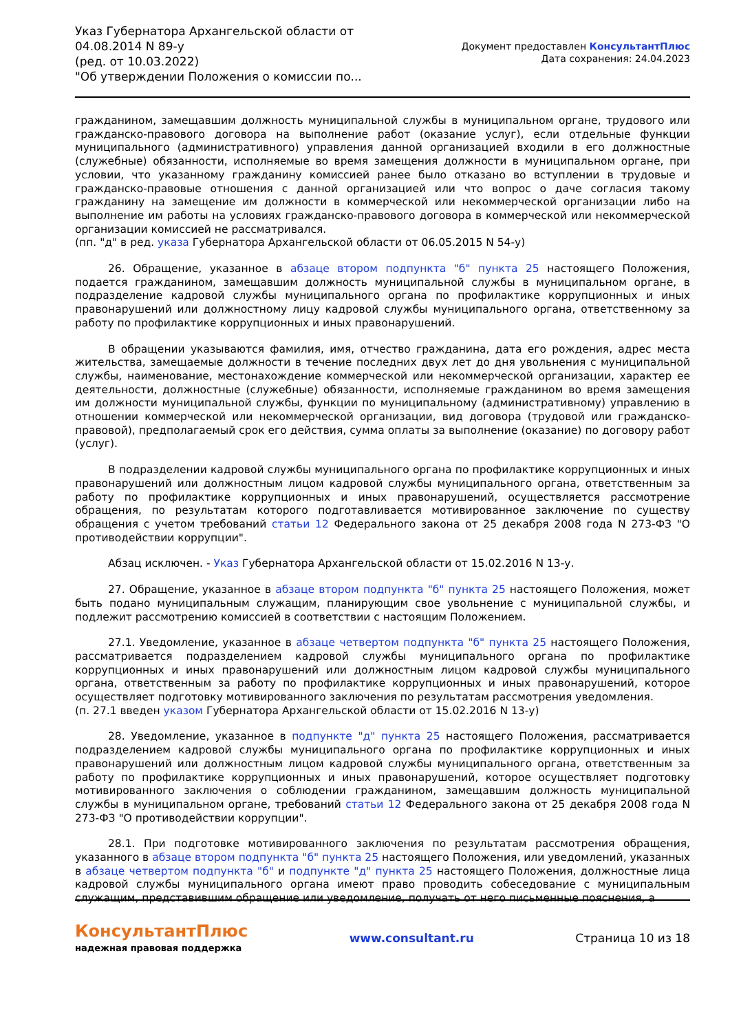Указ Губернатора Архангельской области от 04.08.2014 N 89-у
(ред. от 10.03.2022)
"Об утверждении Положения о комиссии по...
Документ предоставлен КонсультантПлюс
Дата сохранения: 24.04.2023
гражданином, замещавшим должность муниципальной службы в муниципальном органе, трудового или гражданско-правового договора на выполнение работ (оказание услуг), если отдельные функции муниципального (административного) управления данной организацией входили в его должностные (служебные) обязанности, исполняемые во время замещения должности в муниципальном органе, при условии, что указанному гражданину комиссией ранее было отказано во вступлении в трудовые и гражданско-правовые отношения с данной организацией или что вопрос о даче согласия такому гражданину на замещение им должности в коммерческой или некоммерческой организации либо на выполнение им работы на условиях гражданско-правового договора в коммерческой или некоммерческой организации комиссией не рассматривался.
(пп. "д" в ред. указа Губернатора Архангельской области от 06.05.2015 N 54-у)
26. Обращение, указанное в абзаце втором подпункта "б" пункта 25 настоящего Положения, подается гражданином, замещавшим должность муниципальной службы в муниципальном органе, в подразделение кадровой службы муниципального органа по профилактике коррупционных и иных правонарушений или должностному лицу кадровой службы муниципального органа, ответственному за работу по профилактике коррупционных и иных правонарушений.
В обращении указываются фамилия, имя, отчество гражданина, дата его рождения, адрес места жительства, замещаемые должности в течение последних двух лет до дня увольнения с муниципальной службы, наименование, местонахождение коммерческой или некоммерческой организации, характер ее деятельности, должностные (служебные) обязанности, исполняемые гражданином во время замещения им должности муниципальной службы, функции по муниципальному (административному) управлению в отношении коммерческой или некоммерческой организации, вид договора (трудовой или гражданско-правовой), предполагаемый срок его действия, сумма оплаты за выполнение (оказание) по договору работ (услуг).
В подразделении кадровой службы муниципального органа по профилактике коррупционных и иных правонарушений или должностным лицом кадровой службы муниципального органа, ответственным за работу по профилактике коррупционных и иных правонарушений, осуществляется рассмотрение обращения, по результатам которого подготавливается мотивированное заключение по существу обращения с учетом требований статьи 12 Федерального закона от 25 декабря 2008 года N 273-ФЗ "О противодействии коррупции".
Абзац исключен. - Указ Губернатора Архангельской области от 15.02.2016 N 13-у.
27. Обращение, указанное в абзаце втором подпункта "б" пункта 25 настоящего Положения, может быть подано муниципальным служащим, планирующим свое увольнение с муниципальной службы, и подлежит рассмотрению комиссией в соответствии с настоящим Положением.
27.1. Уведомление, указанное в абзаце четвертом подпункта "б" пункта 25 настоящего Положения, рассматривается подразделением кадровой службы муниципального органа по профилактике коррупционных и иных правонарушений или должностным лицом кадровой службы муниципального органа, ответственным за работу по профилактике коррупционных и иных правонарушений, которое осуществляет подготовку мотивированного заключения по результатам рассмотрения уведомления.
(п. 27.1 введен указом Губернатора Архангельской области от 15.02.2016 N 13-у)
28. Уведомление, указанное в подпункте "д" пункта 25 настоящего Положения, рассматривается подразделением кадровой службы муниципального органа по профилактике коррупционных и иных правонарушений или должностным лицом кадровой службы муниципального органа, ответственным за работу по профилактике коррупционных и иных правонарушений, которое осуществляет подготовку мотивированного заключения о соблюдении гражданином, замещавшим должность муниципальной службы в муниципальном органе, требований статьи 12 Федерального закона от 25 декабря 2008 года N 273-ФЗ "О противодействии коррупции".
28.1. При подготовке мотивированного заключения по результатам рассмотрения обращения, указанного в абзаце втором подпункта "б" пункта 25 настоящего Положения, или уведомлений, указанных в абзаце четвертом подпункта "б" и подпункте "д" пункта 25 настоящего Положения, должностные лица кадровой службы муниципального органа имеют право проводить собеседование с муниципальным служащим, представившим обращение или уведомление, получать от него письменные пояснения, а
КонсультантПлюс
надежная правовая поддержка
www.consultant.ru Страница 10 из 18